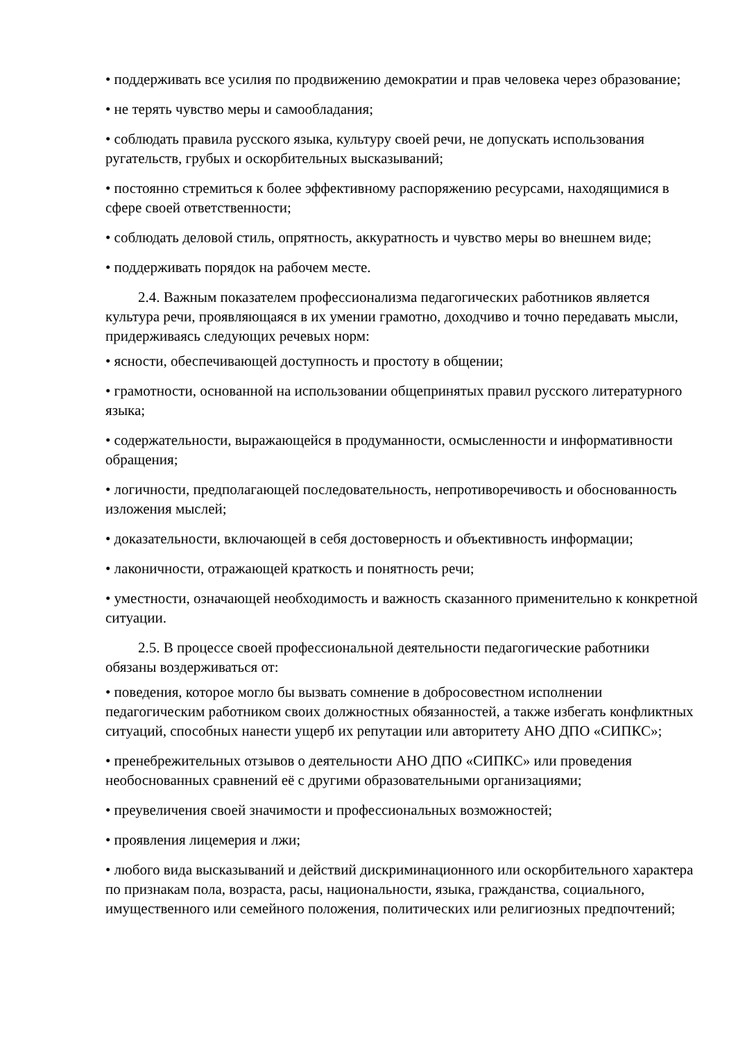• поддерживать все усилия по продвижению демократии и прав человека через образование;
• не терять чувство меры и самообладания;
• соблюдать правила русского языка, культуру своей речи, не допускать использования ругательств, грубых и оскорбительных высказываний;
• постоянно стремиться к более эффективному распоряжению ресурсами, находящимися в сфере своей ответственности;
• соблюдать деловой стиль, опрятность, аккуратность и чувство меры во внешнем виде;
• поддерживать порядок на рабочем месте.
2.4. Важным показателем профессионализма педагогических работников является культура речи, проявляющаяся в их умении грамотно, доходчиво и точно передавать мысли, придерживаясь следующих речевых норм:
• ясности, обеспечивающей доступность и простоту в общении;
• грамотности, основанной на использовании общепринятых правил русского литературного языка;
• содержательности, выражающейся в продуманности, осмысленности и информативности обращения;
• логичности, предполагающей последовательность, непротиворечивость и обоснованность изложения мыслей;
• доказательности, включающей в себя достоверность и объективность информации;
• лаконичности, отражающей краткость и понятность речи;
• уместности, означающей необходимость и важность сказанного применительно к конкретной ситуации.
2.5. В процессе своей профессиональной деятельности педагогические работники обязаны воздерживаться от:
• поведения, которое могло бы вызвать сомнение в добросовестном исполнении педагогическим работником своих должностных обязанностей, а также избегать конфликтных ситуаций, способных нанести ущерб их репутации или авторитету АНО ДПО «СИПКС»;
• пренебрежительных отзывов о деятельности АНО ДПО «СИПКС» или проведения необоснованных сравнений её с другими образовательными организациями;
• преувеличения своей значимости и профессиональных возможностей;
• проявления лицемерия и лжи;
• любого вида высказываний и действий дискриминационного или оскорбительного характера по признакам пола, возраста, расы, национальности, языка, гражданства, социального, имущественного или семейного положения, политических или религиозных предпочтений;